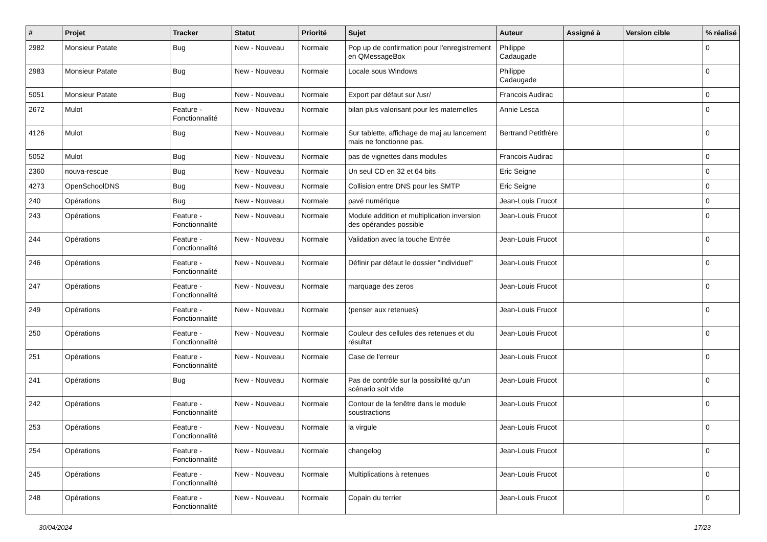| # | Projet | Tracker | Statut | Priorité | Sujet | Auteur | Assigné à | Version cible | % réalisé |
| --- | --- | --- | --- | --- | --- | --- | --- | --- | --- |
| 2982 | Monsieur Patate | Bug | New - Nouveau | Normale | Pop up de confirmation pour l'enregistrement en QMessageBox | Philippe Cadaugade | | | 0 |
| 2983 | Monsieur Patate | Bug | New - Nouveau | Normale | Locale sous Windows | Philippe Cadaugade | | | 0 |
| 5051 | Monsieur Patate | Bug | New - Nouveau | Normale | Export par défaut sur /usr/ | Francois Audirac | | | 0 |
| 2672 | Mulot | Feature - Fonctionnalité | New - Nouveau | Normale | bilan plus valorisant pour les maternelles | Annie Lesca | | | 0 |
| 4126 | Mulot | Bug | New - Nouveau | Normale | Sur tablette, affichage de maj au lancement mais ne fonctionne pas. | Bertrand Petitfrère | | | 0 |
| 5052 | Mulot | Bug | New - Nouveau | Normale | pas de vignettes dans modules | Francois Audirac | | | 0 |
| 2360 | nouva-rescue | Bug | New - Nouveau | Normale | Un seul CD en 32 et 64 bits | Eric Seigne | | | 0 |
| 4273 | OpenSchoolDNS | Bug | New - Nouveau | Normale | Collision entre DNS pour les SMTP | Eric Seigne | | | 0 |
| 240 | Opérations | Bug | New - Nouveau | Normale | pavé numérique | Jean-Louis Frucot | | | 0 |
| 243 | Opérations | Feature - Fonctionnalité | New - Nouveau | Normale | Module addition et multiplication inversion des opérandes possible | Jean-Louis Frucot | | | 0 |
| 244 | Opérations | Feature - Fonctionnalité | New - Nouveau | Normale | Validation avec la touche Entrée | Jean-Louis Frucot | | | 0 |
| 246 | Opérations | Feature - Fonctionnalité | New - Nouveau | Normale | Définir par défaut le dossier "individuel" | Jean-Louis Frucot | | | 0 |
| 247 | Opérations | Feature - Fonctionnalité | New - Nouveau | Normale | marquage des zeros | Jean-Louis Frucot | | | 0 |
| 249 | Opérations | Feature - Fonctionnalité | New - Nouveau | Normale | (penser aux retenues) | Jean-Louis Frucot | | | 0 |
| 250 | Opérations | Feature - Fonctionnalité | New - Nouveau | Normale | Couleur des cellules des retenues et du résultat | Jean-Louis Frucot | | | 0 |
| 251 | Opérations | Feature - Fonctionnalité | New - Nouveau | Normale | Case de l'erreur | Jean-Louis Frucot | | | 0 |
| 241 | Opérations | Bug | New - Nouveau | Normale | Pas de contrôle sur la possibilité qu'un scénario soit vide | Jean-Louis Frucot | | | 0 |
| 242 | Opérations | Feature - Fonctionnalité | New - Nouveau | Normale | Contour de la fenêtre dans le module soustractions | Jean-Louis Frucot | | | 0 |
| 253 | Opérations | Feature - Fonctionnalité | New - Nouveau | Normale | la virgule | Jean-Louis Frucot | | | 0 |
| 254 | Opérations | Feature - Fonctionnalité | New - Nouveau | Normale | changelog | Jean-Louis Frucot | | | 0 |
| 245 | Opérations | Feature - Fonctionnalité | New - Nouveau | Normale | Multiplications à retenues | Jean-Louis Frucot | | | 0 |
| 248 | Opérations | Feature - Fonctionnalité | New - Nouveau | Normale | Copain du terrier | Jean-Louis Frucot | | | 0 |
30/04/2024 17/23